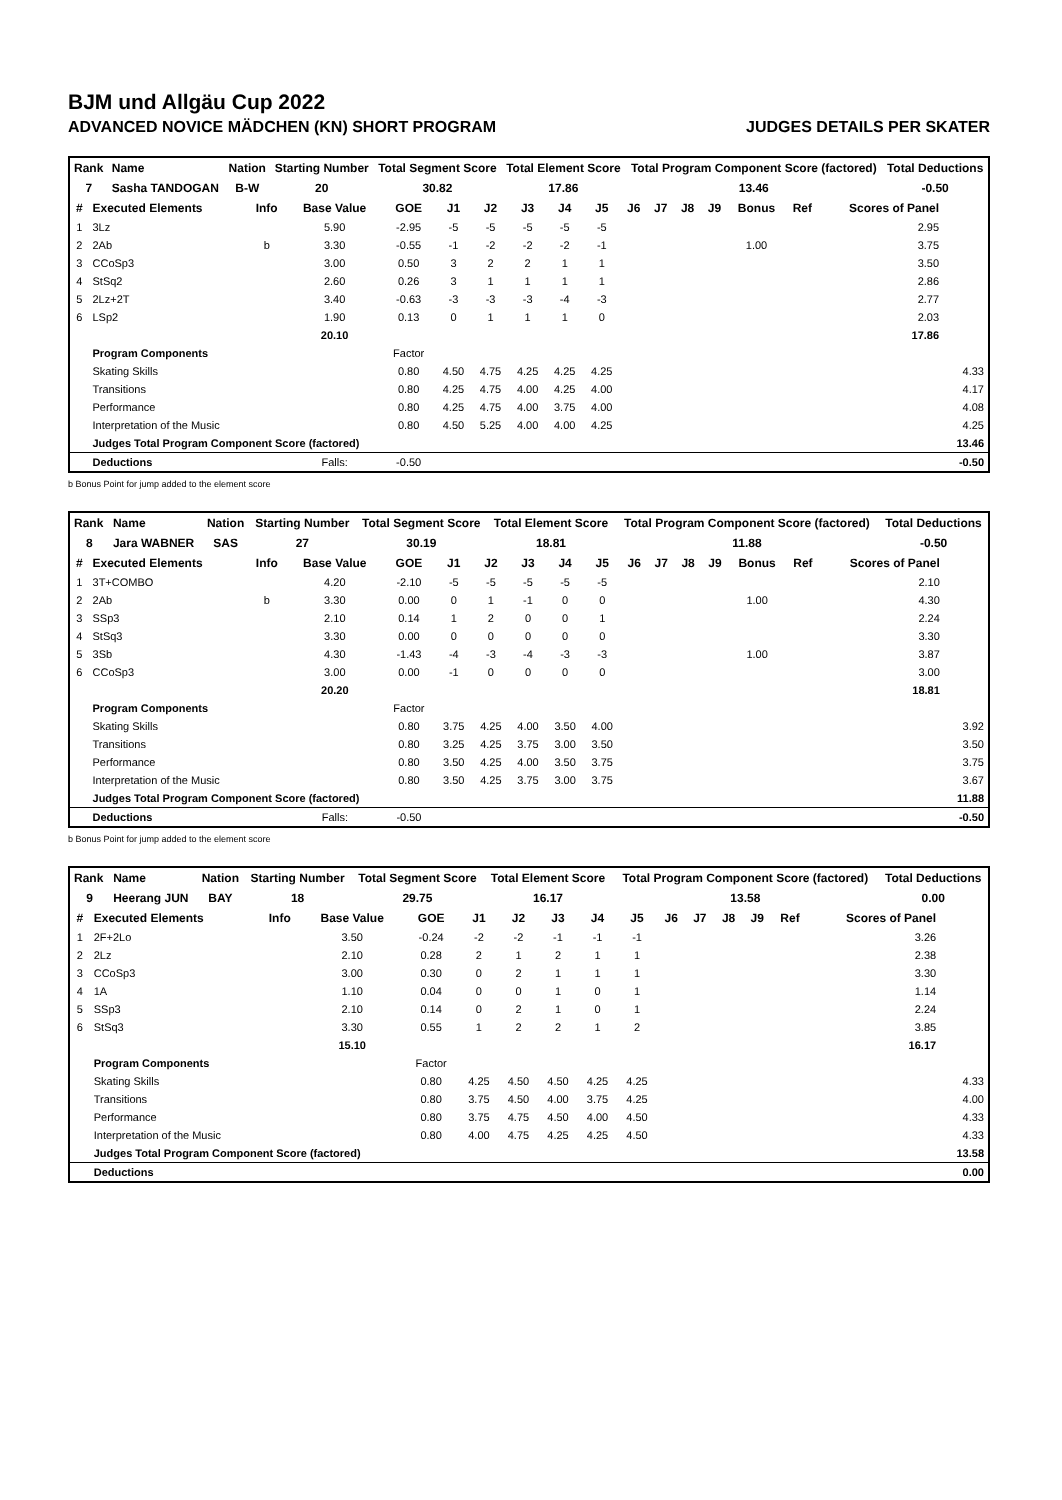BJM und Allgäu Cup 2022
ADVANCED NOVICE MÄDCHEN (KN) SHORT PROGRAM JUDGES DETAILS PER SKATER
| Rank | Name | Nation | Starting Number | Total Segment Score | Total Element Score | Total Program Component Score (factored) | Total Deductions |
| --- | --- | --- | --- | --- | --- | --- | --- |
| 7 | Sasha TANDOGAN | B-W | 20 | 30.82 | 17.86 | 13.46 | -0.50 |
| # | Executed Elements | Info | Base Value | GOE | J1 | J2 | J3 | J4 | J5 | J6 | J7 | J8 | J9 | Bonus | Ref | Scores of Panel | |
| --- | --- | --- | --- | --- | --- | --- | --- | --- | --- | --- | --- | --- | --- | --- | --- | --- | --- |
| 1 | 3Lz | | 5.90 | -2.95 | -5 | -5 | -5 | -5 | -5 | | | | | | | 2.95 | |
| 2 | 2Ab | b | 3.30 | -0.55 | -1 | -2 | -2 | -2 | -1 | | | | | 1.00 | | 3.75 | |
| 3 | CCoSp3 | | 3.00 | 0.50 | 3 | 2 | 2 | 1 | 1 | | | | | | | 3.50 | |
| 4 | StSq2 | | 2.60 | 0.26 | 3 | 1 | 1 | 1 | 1 | | | | | | | 2.86 | |
| 5 | 2Lz+2T | | 3.40 | -0.63 | -3 | -3 | -3 | -4 | -3 | | | | | | | 2.77 | |
| 6 | LSp2 | | 1.90 | 0.13 | 0 | 1 | 1 | 1 | 0 | | | | | | | 2.03 | |
| | | | 20.10 | | | | | | | | | | | | | 17.86 | |
| | Program Components | | | Factor | | | | | | | | | | | | | |
| | Skating Skills | | | 0.80 | 4.50 | 4.75 | 4.25 | 4.25 | 4.25 | | | | | | | | 4.33 |
| | Transitions | | | 0.80 | 4.25 | 4.75 | 4.00 | 4.25 | 4.00 | | | | | | | | 4.17 |
| | Performance | | | 0.80 | 4.25 | 4.75 | 4.00 | 3.75 | 4.00 | | | | | | | | 4.08 |
| | Interpretation of the Music | | | 0.80 | 4.50 | 5.25 | 4.00 | 4.00 | 4.25 | | | | | | | | 4.25 |
| | Judges Total Program Component Score (factored) | | | | | | | | | | | | | | | | 13.46 |
| | Deductions | | Falls: | -0.50 | | | | | | | | | | | | | -0.50 |
b Bonus Point for jump added to the element score
| Rank | Name | Nation | Starting Number | Total Segment Score | Total Element Score | Total Program Component Score (factored) | Total Deductions |
| --- | --- | --- | --- | --- | --- | --- | --- |
| 8 | Jara WABNER | SAS | 27 | 30.19 | 18.81 | 11.88 | -0.50 |
| # | Executed Elements | Info | Base Value | GOE | J1 | J2 | J3 | J4 | J5 | J6 | J7 | J8 | J9 | Bonus | Ref | Scores of Panel | |
| --- | --- | --- | --- | --- | --- | --- | --- | --- | --- | --- | --- | --- | --- | --- | --- | --- | --- |
| 1 | 3T+COMBO | | 4.20 | -2.10 | -5 | -5 | -5 | -5 | -5 | | | | | | | 2.10 | |
| 2 | 2Ab | b | 3.30 | 0.00 | 0 | 1 | -1 | 0 | 0 | | | | | 1.00 | | 4.30 | |
| 3 | SSp3 | | 2.10 | 0.14 | 1 | 2 | 0 | 0 | 1 | | | | | | | 2.24 | |
| 4 | StSq3 | | 3.30 | 0.00 | 0 | 0 | 0 | 0 | 0 | | | | | | | 3.30 | |
| 5 | 3Sb | | 4.30 | -1.43 | -4 | -3 | -4 | -3 | -3 | | | | | 1.00 | | 3.87 | |
| 6 | CCoSp3 | | 3.00 | 0.00 | -1 | 0 | 0 | 0 | 0 | | | | | | | 3.00 | |
| | | | 20.20 | | | | | | | | | | | | | 18.81 | |
| | Program Components | | | Factor | | | | | | | | | | | | | |
| | Skating Skills | | | 0.80 | 3.75 | 4.25 | 4.00 | 3.50 | 4.00 | | | | | | | | 3.92 |
| | Transitions | | | 0.80 | 3.25 | 4.25 | 3.75 | 3.00 | 3.50 | | | | | | | | 3.50 |
| | Performance | | | 0.80 | 3.50 | 4.25 | 4.00 | 3.50 | 3.75 | | | | | | | | 3.75 |
| | Interpretation of the Music | | | 0.80 | 3.50 | 4.25 | 3.75 | 3.00 | 3.75 | | | | | | | | 3.67 |
| | Judges Total Program Component Score (factored) | | | | | | | | | | | | | | | | 11.88 |
| | Deductions | | Falls: | -0.50 | | | | | | | | | | | | | -0.50 |
b Bonus Point for jump added to the element score
| Rank | Name | Nation | Starting Number | Total Segment Score | Total Element Score | Total Program Component Score (factored) | Total Deductions |
| --- | --- | --- | --- | --- | --- | --- | --- |
| 9 | Heerang JUN | BAY | 18 | 29.75 | 16.17 | 13.58 | 0.00 |
| # | Executed Elements | Info | Base Value | GOE | J1 | J2 | J3 | J4 | J5 | J6 | J7 | J8 | J9 | Ref | Scores of Panel | |
| --- | --- | --- | --- | --- | --- | --- | --- | --- | --- | --- | --- | --- | --- | --- | --- | --- |
| 1 | 2F+2Lo | | 3.50 | -0.24 | -2 | -2 | -1 | -1 | -1 | | | | | | 3.26 | |
| 2 | 2Lz | | 2.10 | 0.28 | 2 | 1 | 2 | 1 | 1 | | | | | | 2.38 | |
| 3 | CCoSp3 | | 3.00 | 0.30 | 0 | 2 | 1 | 1 | 1 | | | | | | 3.30 | |
| 4 | 1A | | 1.10 | 0.04 | 0 | 0 | 1 | 0 | 1 | | | | | | 1.14 | |
| 5 | SSp3 | | 2.10 | 0.14 | 0 | 2 | 1 | 0 | 1 | | | | | | 2.24 | |
| 6 | StSq3 | | 3.30 | 0.55 | 1 | 2 | 2 | 1 | 2 | | | | | | 3.85 | |
| | | | 15.10 | | | | | | | | | | | | 16.17 | |
| | Program Components | | | Factor | | | | | | | | | | | | |
| | Skating Skills | | | 0.80 | 4.25 | 4.50 | 4.50 | 4.25 | 4.25 | | | | | | | 4.33 |
| | Transitions | | | 0.80 | 3.75 | 4.50 | 4.00 | 3.75 | 4.25 | | | | | | | 4.00 |
| | Performance | | | 0.80 | 3.75 | 4.75 | 4.50 | 4.00 | 4.50 | | | | | | | 4.33 |
| | Interpretation of the Music | | | 0.80 | 4.00 | 4.75 | 4.25 | 4.25 | 4.50 | | | | | | | 4.33 |
| | Judges Total Program Component Score (factored) | | | | | | | | | | | | | | | 13.58 |
| | Deductions | | | | | | | | | | | | | | | 0.00 |